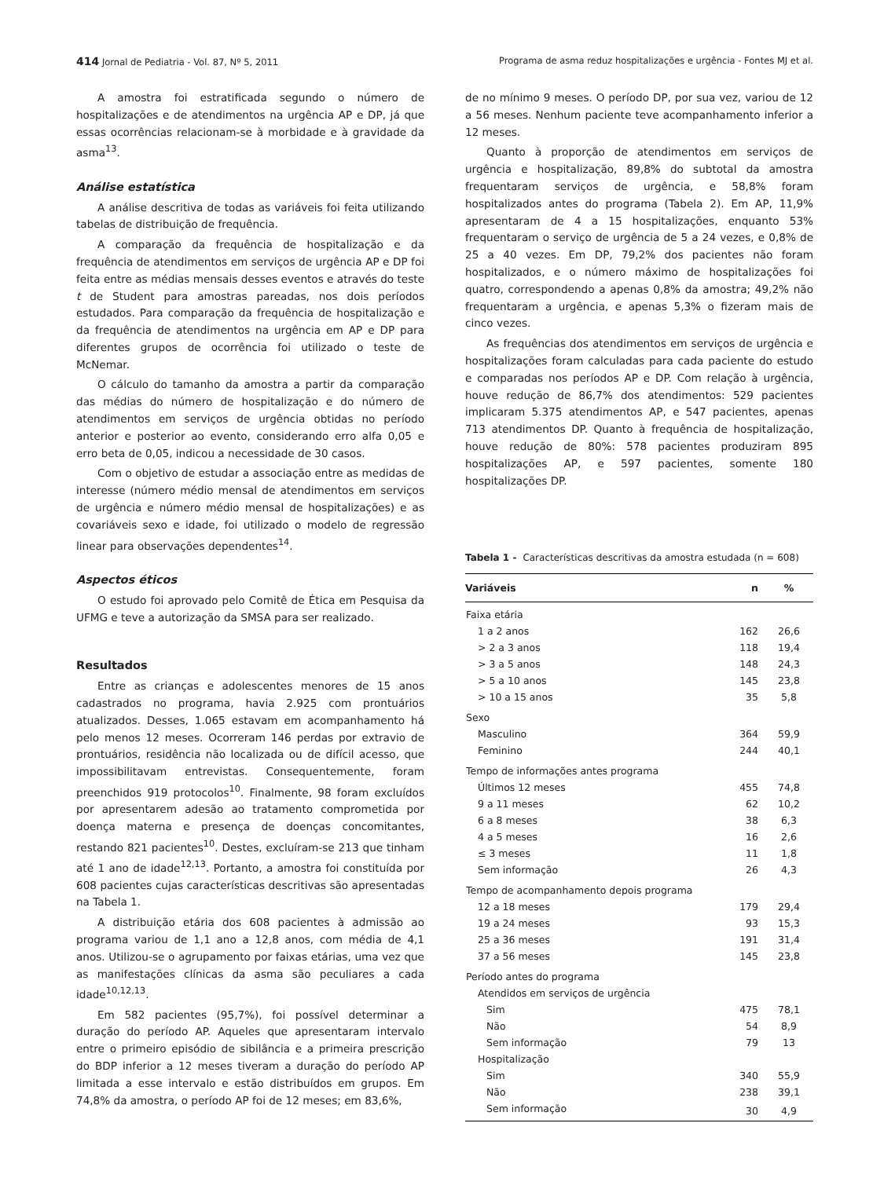414 Jornal de Pediatria - Vol. 87, Nº 5, 2011 Programa de asma reduz hospitalizações e urgência - Fontes MJ et al.
A amostra foi estratificada segundo o número de hospitalizações e de atendimentos na urgência AP e DP, já que essas ocorrências relacionam-se à morbidade e à gravidade da asma<sup>13</sup>.
Análise estatística
A análise descritiva de todas as variáveis foi feita utilizando tabelas de distribuição de frequência.
A comparação da frequência de hospitalização e da frequência de atendimentos em serviços de urgência AP e DP foi feita entre as médias mensais desses eventos e através do teste t de Student para amostras pareadas, nos dois períodos estudados. Para comparação da frequência de hospitalização e da frequência de atendimentos na urgência em AP e DP para diferentes grupos de ocorrência foi utilizado o teste de McNemar.
O cálculo do tamanho da amostra a partir da comparação das médias do número de hospitalização e do número de atendimentos em serviços de urgência obtidas no período anterior e posterior ao evento, considerando erro alfa 0,05 e erro beta de 0,05, indicou a necessidade de 30 casos.
Com o objetivo de estudar a associação entre as medidas de interesse (número médio mensal de atendimentos em serviços de urgência e número médio mensal de hospitalizações) e as covariáveis sexo e idade, foi utilizado o modelo de regressão linear para observações dependentes<sup>14</sup>.
Aspectos éticos
O estudo foi aprovado pelo Comitê de Ética em Pesquisa da UFMG e teve a autorização da SMSA para ser realizado.
Resultados
Entre as crianças e adolescentes menores de 15 anos cadastrados no programa, havia 2.925 com prontuários atualizados. Desses, 1.065 estavam em acompanhamento há pelo menos 12 meses. Ocorreram 146 perdas por extravio de prontuários, residência não localizada ou de difícil acesso, que impossibilitavam entrevistas. Consequentemente, foram preenchidos 919 protocolos<sup>10</sup>. Finalmente, 98 foram excluídos por apresentarem adesão ao tratamento comprometida por doença materna e presença de doenças concomitantes, restando 821 pacientes<sup>10</sup>. Destes, excluíram-se 213 que tinham até 1 ano de idade<sup>12,13</sup>. Portanto, a amostra foi constituída por 608 pacientes cujas características descritivas são apresentadas na Tabela 1.
A distribuição etária dos 608 pacientes à admissão ao programa variou de 1,1 ano a 12,8 anos, com média de 4,1 anos. Utilizou-se o agrupamento por faixas etárias, uma vez que as manifestações clínicas da asma são peculiares a cada idade<sup>10,12,13</sup>.
Em 582 pacientes (95,7%), foi possível determinar a duração do período AP. Aqueles que apresentaram intervalo entre o primeiro episódio de sibilância e a primeira prescrição do BDP inferior a 12 meses tiveram a duração do período AP limitada a esse intervalo e estão distribuídos em grupos. Em 74,8% da amostra, o período AP foi de 12 meses; em 83,6%,
de no mínimo 9 meses. O período DP, por sua vez, variou de 12 a 56 meses. Nenhum paciente teve acompanhamento inferior a 12 meses.
Quanto à proporção de atendimentos em serviços de urgência e hospitalização, 89,8% do subtotal da amostra frequentaram serviços de urgência, e 58,8% foram hospitalizados antes do programa (Tabela 2). Em AP, 11,9% apresentaram de 4 a 15 hospitalizações, enquanto 53% frequentaram o serviço de urgência de 5 a 24 vezes, e 0,8% de 25 a 40 vezes. Em DP, 79,2% dos pacientes não foram hospitalizados, e o número máximo de hospitalizações foi quatro, correspondendo a apenas 0,8% da amostra; 49,2% não frequentaram a urgência, e apenas 5,3% o fizeram mais de cinco vezes.
As frequências dos atendimentos em serviços de urgência e hospitalizações foram calculadas para cada paciente do estudo e comparadas nos períodos AP e DP. Com relação à urgência, houve redução de 86,7% dos atendimentos: 529 pacientes implicaram 5.375 atendimentos AP, e 547 pacientes, apenas 713 atendimentos DP. Quanto à frequência de hospitalização, houve redução de 80%: 578 pacientes produziram 895 hospitalizações AP, e 597 pacientes, somente 180 hospitalizações DP.
Tabela 1 - Características descritivas da amostra estudada (n = 608)
| Variáveis | n | % |
| --- | --- | --- |
| Faixa etária | | |
| 1 a 2 anos | 162 | 26,6 |
| > 2 a 3 anos | 118 | 19,4 |
| > 3 a 5 anos | 148 | 24,3 |
| > 5 a 10 anos | 145 | 23,8 |
| > 10 a 15 anos | 35 | 5,8 |
| Sexo | | |
| Masculino | 364 | 59,9 |
| Feminino | 244 | 40,1 |
| Tempo de informações antes programa | | |
| Últimos 12 meses | 455 | 74,8 |
| 9 a 11 meses | 62 | 10,2 |
| 6 a 8 meses | 38 | 6,3 |
| 4 a 5 meses | 16 | 2,6 |
| ≤ 3 meses | 11 | 1,8 |
| Sem informação | 26 | 4,3 |
| Tempo de acompanhamento depois programa | | |
| 12 a 18 meses | 179 | 29,4 |
| 19 a 24 meses | 93 | 15,3 |
| 25 a 36 meses | 191 | 31,4 |
| 37 a 56 meses | 145 | 23,8 |
| Período antes do programa | | |
| Atendidos em serviços de urgência | | |
| Sim | 475 | 78,1 |
| Não | 54 | 8,9 |
| Sem informação | 79 | 13 |
| Hospitalização | | |
| Sim | 340 | 55,9 |
| Não | 238 | 39,1 |
| Sem informação | 30 | 4,9 |